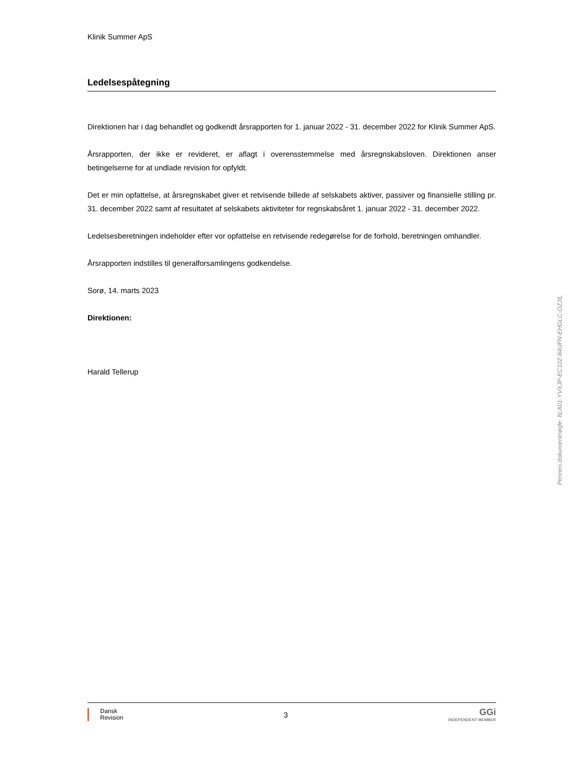Klinik Summer ApS
Ledelsespåtegning
Direktionen har i dag behandlet og godkendt årsrapporten for 1. januar 2022 - 31. december 2022 for Klinik Summer ApS.
Årsrapporten, der ikke er revideret, er aflagt i overensstemmelse med årsregnskabsloven. Direktionen anser betingelserne for at undlade revision for opfyldt.
Det er min opfattelse, at årsregnskabet giver et retvisende billede af selskabets aktiver, passiver og finansielle stilling pr. 31. december 2022 samt af resultatet af selskabets aktiviteter for regnskabsåret 1. januar 2022 - 31. december 2022.
Ledelsesberetningen indeholder efter vor opfattelse en retvisende redegørelse for de forhold, beretningen omhandler.
Årsrapporten indstilles til generalforsamlingens godkendelse.
Sorø, 14. marts 2023
Direktionen:
Harald Tellerup
Penneo dokumentnøgle: 8LA01-YVXJP-EC10Z-84UFN-EHGLC-OZJIL
Dansk
Revision
3
GGi
INDEPENDENT MEMBER